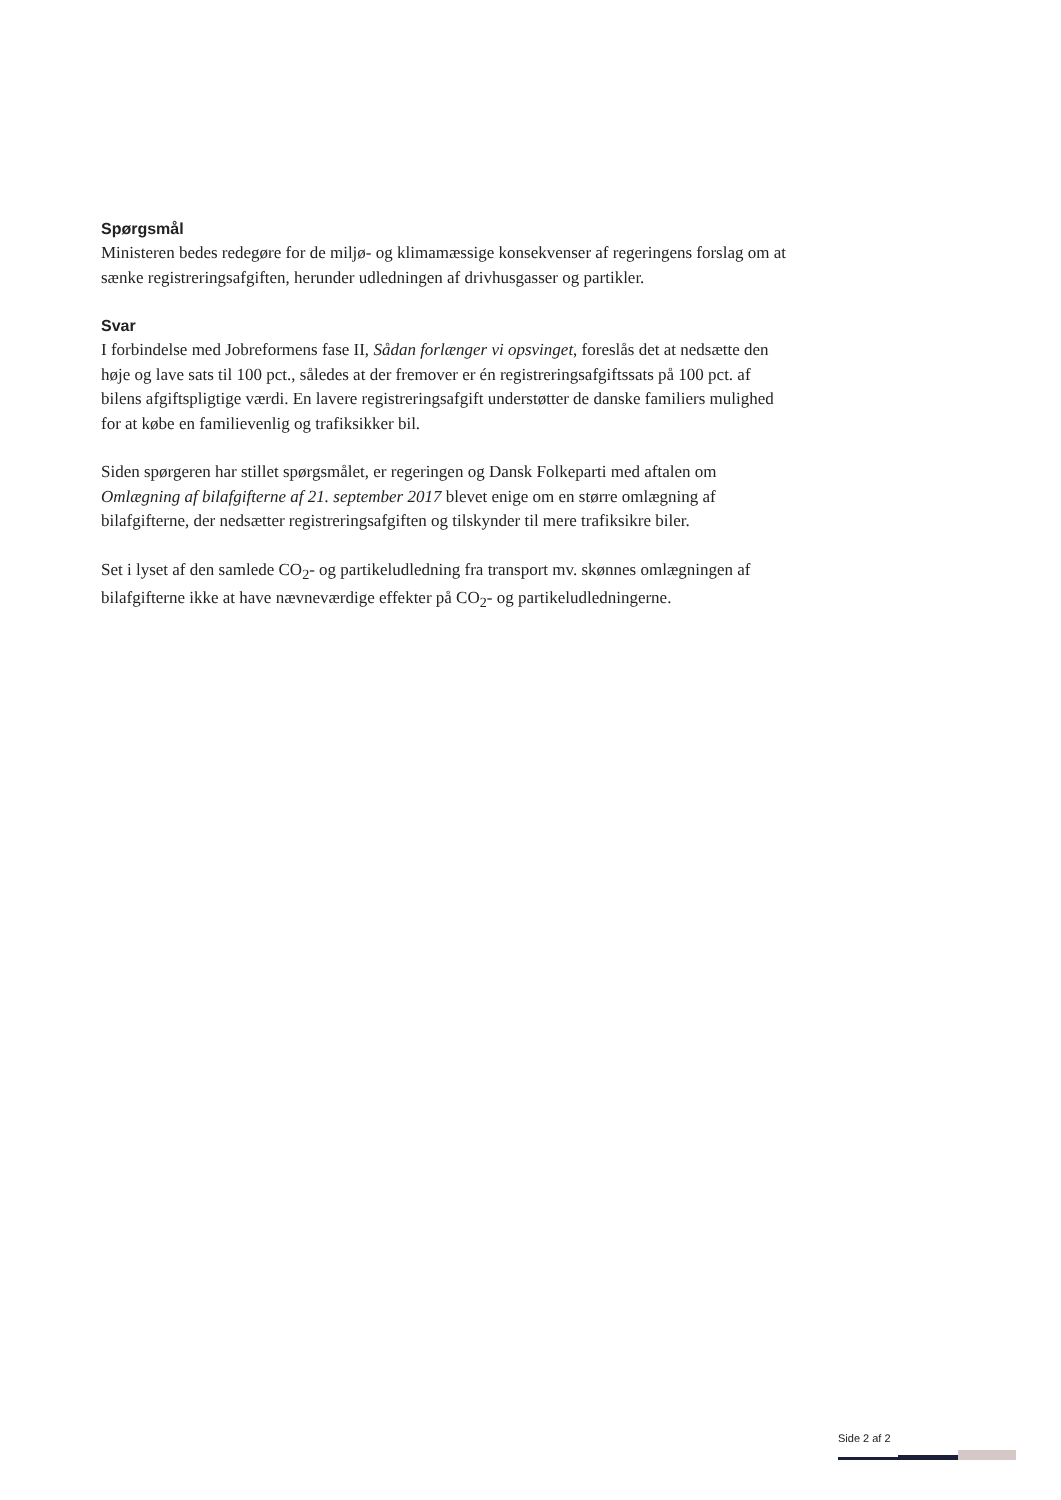Spørgsmål
Ministeren bedes redegøre for de miljø- og klimamæssige konsekvenser af regeringens forslag om at sænke registreringsafgiften, herunder udledningen af drivhusgasser og partikler.
Svar
I forbindelse med Jobreformens fase II, Sådan forlænger vi opsvinget, foreslås det at nedsætte den høje og lave sats til 100 pct., således at der fremover er én registreringsafgiftssats på 100 pct. af bilens afgiftspligtige værdi. En lavere registreringsafgift understøtter de danske familiers mulighed for at købe en familievenlig og trafiksikker bil.
Siden spørgeren har stillet spørgsmålet, er regeringen og Dansk Folkeparti med aftalen om Omlægning af bilafgifterne af 21. september 2017 blevet enige om en større omlægning af bilafgifterne, der nedsætter registreringsafgiften og tilskynder til mere trafiksikre biler.
Set i lyset af den samlede CO<sub>2</sub>- og partikeludledning fra transport mv. skønnes omlægningen af bilafgifterne ikke at have nævneværdige effekter på CO<sub>2</sub>- og partikeludledningerne.
Side 2 af 2